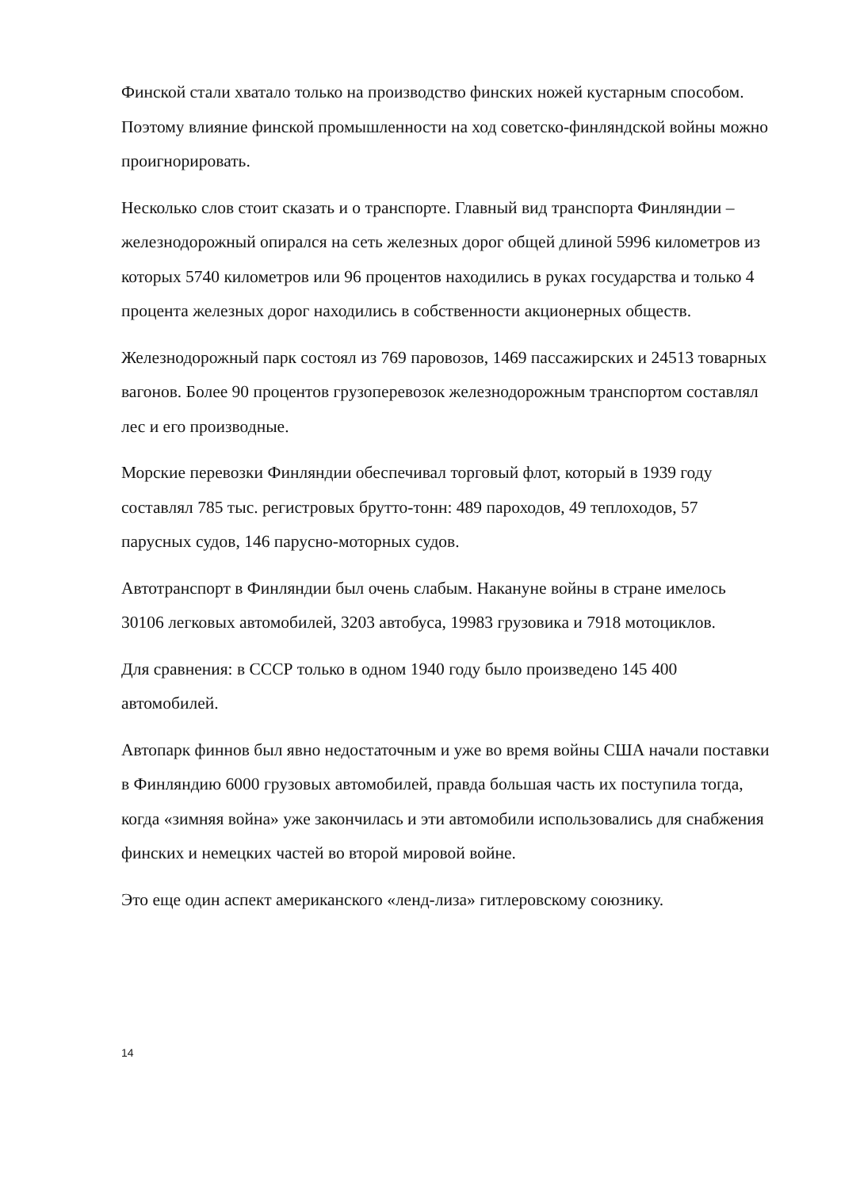Финской стали хватало только на производство финских ножей кустарным способом. Поэтому влияние финской промышленности на ход советско-финляндской войны можно проигнорировать.
Несколько слов стоит сказать и о транспорте. Главный вид транспорта Финляндии – железнодорожный опирался на сеть железных дорог общей длиной 5996 километров из которых 5740 километров или 96 процентов находились в руках государства и только 4 процента железных дорог находились в собственности акционерных обществ.
Железнодорожный парк состоял из 769 паровозов, 1469 пассажирских и 24513 товарных вагонов. Более 90 процентов грузоперевозок железнодорожным транспортом составлял лес и его производные.
Морские перевозки Финляндии обеспечивал торговый флот, который в 1939 году составлял 785 тыс. регистровых брутто-тонн: 489 пароходов, 49 теплоходов, 57 парусных судов, 146 парусно-моторных судов.
Автотранспорт в Финляндии был очень слабым. Накануне войны в стране имелось 30106 легковых автомобилей, 3203 автобуса, 19983 грузовика и 7918 мотоциклов.
Для сравнения: в СССР только в одном 1940 году было произведено 145 400 автомобилей.
Автопарк финнов был явно недостаточным и уже во время войны США начали поставки в Финляндию 6000 грузовых автомобилей, правда большая часть их поступила тогда, когда «зимняя война» уже закончилась и эти автомобили использовались для снабжения финских и немецких частей во второй мировой войне.
Это еще один аспект американского «ленд-лиза» гитлеровскому союзнику.
14